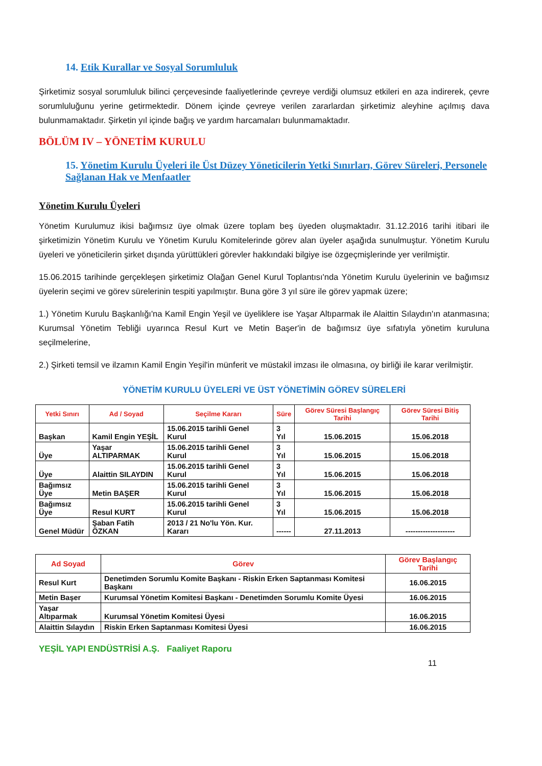14. Etik Kurallar ve Sosyal Sorumluluk
Şirketimiz sosyal sorumluluk bilinci çerçevesinde faaliyetlerinde çevreye verdiği olumsuz etkileri en aza indirerek, çevre sorumluluğunu yerine getirmektedir. Dönem içinde çevreye verilen zararlardan şirketimiz aleyhine açılmış dava bulunmamaktadır. Şirketin yıl içinde bağış ve yardım harcamaları bulunmamaktadır.
BÖLÜM IV – YÖNETİM KURULU
15. Yönetim Kurulu Üyeleri ile Üst Düzey Yöneticilerin Yetki Sınırları, Görev Süreleri, Personele Sağlanan Hak ve Menfaatler
Yönetim Kurulu Üyeleri
Yönetim Kurulumuz ikisi bağımsız üye olmak üzere toplam beş üyeden oluşmaktadır. 31.12.2016 tarihi itibari ile şirketimizin Yönetim Kurulu ve Yönetim Kurulu Komitelerinde görev alan üyeler aşağıda sunulmuştur. Yönetim Kurulu üyeleri ve yöneticilerin şirket dışında yürüttükleri görevler hakkındaki bilgiye ise özgeçmişlerinde yer verilmiştir.
15.06.2015 tarihinde gerçekleşen şirketimiz Olağan Genel Kurul Toplantısı'nda Yönetim Kurulu üyelerinin ve bağımsız üyelerin seçimi ve görev sürelerinin tespiti yapılmıştır. Buna göre 3 yıl süre ile görev yapmak üzere;
1.) Yönetim Kurulu Başkanlığı'na Kamil Engin Yeşil ve üyeliklere ise Yaşar Altıparmak ile Alaittin Sılaydın'ın atanmasına; Kurumsal Yönetim Tebliği uyarınca Resul Kurt ve Metin Başer'in de bağımsız üye sıfatıyla yönetim kuruluna seçilmelerine,
2.) Şirketi temsil ve ilzamın Kamil Engin Yeşil'in münferit ve müstakil imzası ile olmasına, oy birliği ile karar verilmiştir.
YÖNETİM KURULU ÜYELERİ VE ÜST YÖNETİMİN GÖREV SÜRELERİ
| Yetki Sınırı | Ad / Soyad | Seçilme Kararı | Süre | Görev Süresi Başlangıç Tarihi | Görev Süresi Bitiş Tarihi |
| --- | --- | --- | --- | --- | --- |
| Başkan | Kamil Engin YEŞİL | 15.06.2015 tarihli Genel Kurul | 3 Yıl | 15.06.2015 | 15.06.2018 |
| Üye | Yaşar ALTIPARMAK | 15.06.2015 tarihli Genel Kurul | 3 Yıl | 15.06.2015 | 15.06.2018 |
| Üye | Alaittin SILAYDIN | 15.06.2015 tarihli Genel Kurul | 3 Yıl | 15.06.2015 | 15.06.2018 |
| Bağımsız Üye | Metin BAŞER | 15.06.2015 tarihli Genel Kurul | 3 Yıl | 15.06.2015 | 15.06.2018 |
| Bağımsız Üye | Resul KURT | 15.06.2015 tarihli Genel Kurul | 3 Yıl | 15.06.2015 | 15.06.2018 |
| Genel Müdür | Şaban Fatih ÖZKAN | 2013 / 21 No'lu Yön. Kur. Kararı | ------ | 27.11.2013 | -------------------- |
| Ad Soyad | Görev | Görev Başlangıç Tarihi |
| --- | --- | --- |
| Resul Kurt | Denetimden Sorumlu Komite Başkanı - Riskin Erken Saptanması Komitesi Başkanı | 16.06.2015 |
| Metin Başer | Kurumsal Yönetim Komitesi Başkanı - Denetimden Sorumlu Komite Üyesi | 16.06.2015 |
| Yaşar Altıparmak | Kurumsal Yönetim Komitesi Üyesi | 16.06.2015 |
| Alaittin Sılaydın | Riskin Erken Saptanması Komitesi Üyesi | 16.06.2015 |
YEŞİL YAPI ENDÜSTRİSİ A.Ş. Faaliyet Raporu
11